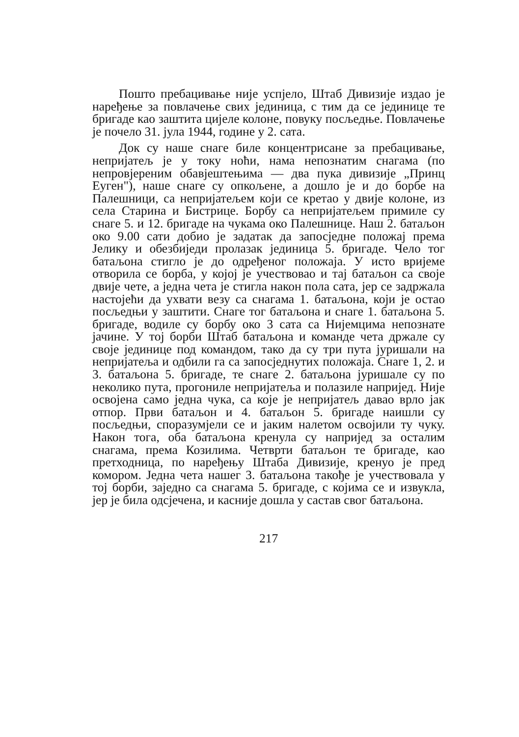Пошто пребацивање није успјело, Штаб Дивизије издао је наређење за повлачење свих јединица, с тим да се јединице те бригаде као заштита цијеле колоне, повуку посљедње. Повлачење је почело 31. јула 1944, године у 2. сата.
Док су наше снаге биле концентрисане за пребацивање, непријатељ је у току ноћи, нама непознатим снагама (по непровјереним обавјештењима — два пука дивизије „Принц Еуген"), наше снаге су опкољене, а дошло је и до борбе на Палешници, са непријатељем који се кретао у двије колоне, из села Старина и Бистрице. Борбу са непријатељем примиле су снаге 5. и 12. бригаде на чукама око Палешнице. Наш 2. батаљон око 9.00 сати добио је задатак да запосједне положај према Јелику и обезбиједи пролазак јединица 5. бригаде. Чело тог батаљона стигло је до одређеног положаја. У исто вријеме отворила се борба, у којој је учествовао и тај батаљон са своје двије чете, а једна чета је стигла након пола сата, јер се задржала настојећи да ухвати везу са снагама 1. батаљона, који је остао посљедњи у заштити. Снаге тог батаљона и снаге 1. батаљона 5. бригаде, водиле су борбу око 3 сата са Нијемцима непознате јачине. У тој борби Штаб батаљона и команде чета држале су своје јединице под командом, тако да су три пута јуришали на непријатеља и одбили га са запосједнутих положаја. Снаге 1, 2. и 3. батаљона 5. бригаде, те снаге 2. батаљона јуришале су по неколико пута, прогониле непријатеља и полазиле напријед. Није освојена само једна чука, са које је непријатељ давао врло јак отпор. Први батаљон и 4. батаљон 5. бригаде наишли су посљедњи, споразумјели се и јаким налетом освојили ту чуку. Након тога, оба батаљона кренула су напријед за осталим снагама, према Козилима. Четврти батаљон те бригаде, као претходница, по наређењу Штаба Дивизије, кренуо је пред комором. Једна чета нашег 3. батаљона такође је учествовала у тој борби, заједно са снагама 5. бригаде, с којима се и извукла, јер је била одсјечена, и касније дошла у састав свог батаљона.
217